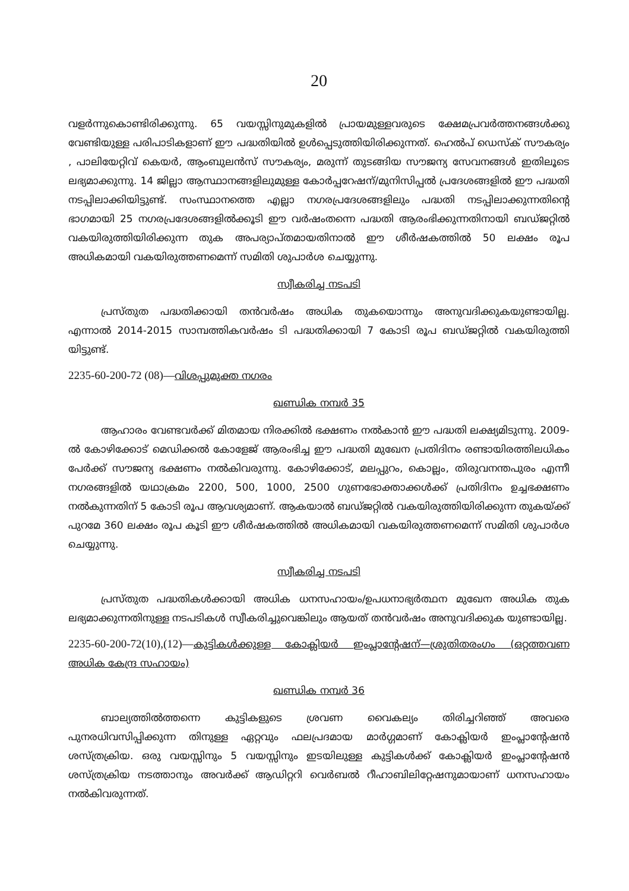20
വളർന്നുകൊണ്ടിരിക്കുന്നു. 65 വയസ്സിനുമുകളിൽ പ്രായമുള്ളവരുടെ ക്ഷേമപ്രവർത്തനങ്ങൾക്കു വേണ്ടിയുള്ള പരിപാടികളാണ് ഈ പദ്ധതിയിൽ ഉൾപ്പെടുത്തിയിരിക്കുന്നത്. ഹെൽപ് ഡെസ്ക് സൗകര്യം , പാലിയേറ്റിവ് കെയർ, ആംബുലൻസ് സൗകര്യം, മരുന്ന് തുടങ്ങിയ സൗജന്യ സേവനങ്ങൾ ഇതിലൂടെ ലഭ്യമാക്കുന്നു. 14 ജില്ലാ ആസ്ഥാനങ്ങളിലുമുള്ള കോർപ്പറേഷന്/മുനിസിപ്പൽ പ്രദേശങ്ങളിൽ ഈ പദ്ധതി നടപ്പിലാക്കിയിട്ടുണ്ട്. സംസ്ഥാനത്തെ എല്ലാ നഗരപ്രദേശങ്ങളിലും പദ്ധതി നടപ്പിലാക്കുന്നതിന്റെ ഭാഗമായി 25 നഗരപ്രദേശങ്ങളിൽക്കൂടി ഈ വർഷംതന്നെ പദ്ധതി ആരംഭിക്കുന്നതിനായി ബഡ്ജറ്റിൽ വകയിരുത്തിയിരിക്കുന്ന തുക അപര്യാപ്തമായതിനാൽ ഈ ശീർഷകത്തിൽ 50 ലക്ഷം രൂപ അധികമായി വകയിരുത്തണമെന്ന് സമിതി ശുപാർശ ചെയ്യുന്നു.
സ്വീകരിച്ച നടപടി
പ്രസ്തുത പദ്ധതിക്കായി തൻവർഷം അധിക തുകയൊന്നും അനുവദിക്കുകയുണ്ടായില്ല. എന്നാൽ 2014-2015 സാമ്പത്തികവർഷം ടി പദ്ധതിക്കായി 7 കോടി രൂപ ബഡ്ജറ്റിൽ വകയിരുത്തി യിട്ടുണ്ട്.
2235-60-200-72 (08)—വിശപ്പുമുക്ത നഗരം
ഖണ്ഡിക നമ്പർ 35
ആഹാരം വേണ്ടവർക്ക് മിതമായ നിരക്കിൽ ഭക്ഷണം നൽകാൻ ഈ പദ്ധതി ലക്ഷ്യമിടുന്നു. 2009-ൽ കോഴിക്കോട് മെഡിക്കൽ കോളേജ് ആരംഭിച്ച ഈ പദ്ധതി മുഖേന പ്രതിദിനം രണ്ടായിരത്തിലധികം പേർക്ക് സൗജന്യ ഭക്ഷണം നൽകിവരുന്നു. കോഴിക്കോട്, മലപ്പുറം, കൊല്ലം, തിരുവനന്തപുരം എന്നീ നഗരങ്ങളിൽ യഥാക്രമം 2200, 500, 1000, 2500 ഗുണഭോക്താക്കൾക്ക് പ്രതിദിനം ഉച്ചഭക്ഷണം നൽകുന്നതിന് 5 കോടി രൂപ ആവശ്യമാണ്. ആകയാൽ ബഡ്ജറ്റിൽ വകയിരുത്തിയിരിക്കുന്ന തുകയ്ക്ക് പുറമേ 360 ലക്ഷം രൂപ കൂടി ഈ ശീർഷകത്തിൽ അധികമായി വകയിരുത്തണമെന്ന് സമിതി ശുപാർശ ചെയ്യുന്നു.
സ്വീകരിച്ച നടപടി
പ്രസ്തുത പദ്ധതികൾക്കായി അധിക ധനസഹായം/ഉപധനാഭ്യർത്ഥന മുഖേന അധിക തുക ലഭ്യമാക്കുന്നതിനുള്ള നടപടികൾ സ്വീകരിച്ചുവെങ്കിലും ആയത് തൻവർഷം അനുവദിക്കുക യുണ്ടായില്ല.
2235-60-200-72(10),(12)—കുട്ടികൾക്കുള്ള കോക്ലിയർ ഇംപ്ലാന്റേഷന്—ശ്രുതിതരംഗം (ഒറ്റത്തവണ അധിക കേന്ദ്ര സഹായം)
ഖണ്ഡിക നമ്പർ 36
ബാല്യത്തിൽത്തന്നെ കുട്ടികളുടെ ശ്രവണ വൈകല്യം തിരിച്ചറിഞ്ഞ് അവരെ പുനരധിവസിപ്പിക്കുന്ന തിനുള്ള ഏറ്റവും ഫലപ്രദമായ മാർഗ്ഗമാണ് കോക്ലിയർ ഇംപ്ലാന്റേഷൻ ശസ്ത്രക്രിയ. ഒരു വയസ്സിനും 5 വയസ്സിനും ഇടയിലുള്ള കുട്ടികൾക്ക് കോക്ലിയർ ഇംപ്ലാന്റേഷൻ ശസ്ത്രക്രിയ നടത്താനും അവർക്ക് ആഡിറ്ററി വെർബൽ റീഹാബിലിറ്റേഷനുമായാണ് ധനസഹായം നൽകിവരുന്നത്.